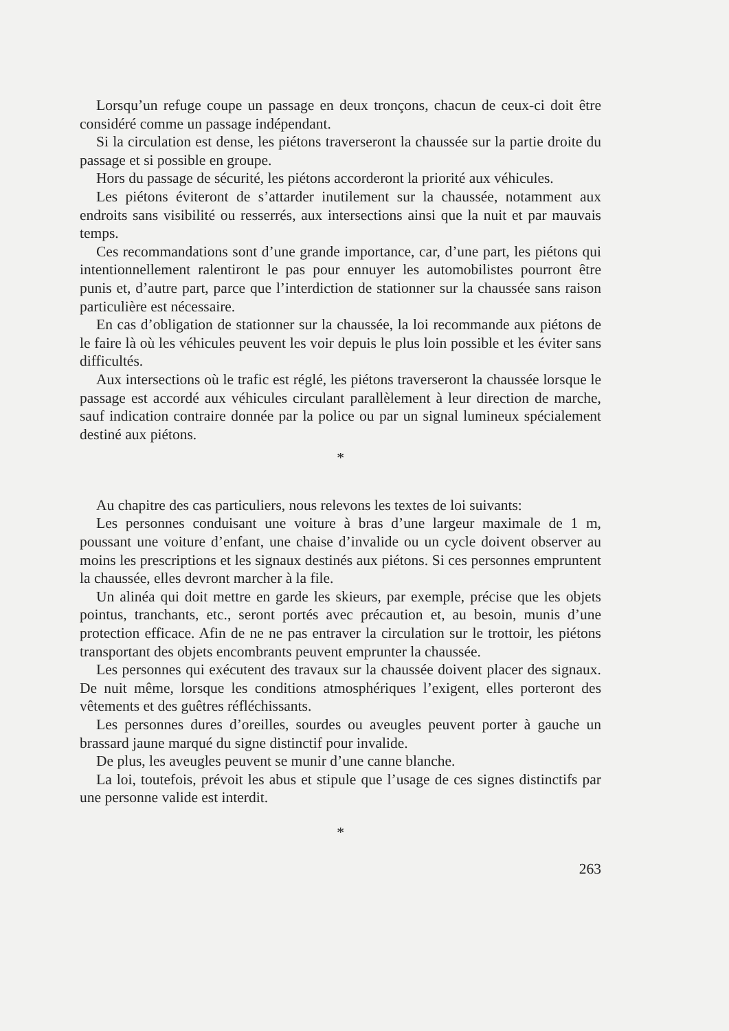Lorsqu’un refuge coupe un passage en deux tronçons, chacun de ceux-ci doit être considéré comme un passage indépendant.
Si la circulation est dense, les piétons traverseront la chaussée sur la partie droite du passage et si possible en groupe.
Hors du passage de sécurité, les piétons accorderont la priorité aux véhicules.
Les piétons éviteront de s’attarder inutilement sur la chaussée, notamment aux endroits sans visibilité ou resserrés, aux intersections ainsi que la nuit et par mauvais temps.
Ces recommandations sont d’une grande importance, car, d’une part, les piétons qui intentionnellement ralentiront le pas pour ennuyer les automobilistes pourront être punis et, d’autre part, parce que l’interdiction de stationner sur la chaussée sans raison particulière est nécessaire.
En cas d’obligation de stationner sur la chaussée, la loi recommande aux piétons de le faire là où les véhicules peuvent les voir depuis le plus loin possible et les éviter sans difficultés.
Aux intersections où le trafic est réglé, les piétons traverseront la chaussée lorsque le passage est accordé aux véhicules circulant parallèlement à leur direction de marche, sauf indication contraire donnée par la police ou par un signal lumineux spécialement destiné aux piétons.
*
Au chapitre des cas particuliers, nous relevons les textes de loi suivants:
Les personnes conduisant une voiture à bras d’une largeur maximale de 1 m, poussant une voiture d’enfant, une chaise d’invalide ou un cycle doivent observer au moins les prescriptions et les signaux destinés aux piétons. Si ces personnes empruntent la chaussée, elles devront marcher à la file.
Un alinéa qui doit mettre en garde les skieurs, par exemple, précise que les objets pointus, tranchants, etc., seront portés avec précaution et, au besoin, munis d’une protection efficace. Afin de ne ne pas entraver la circulation sur le trottoir, les piétons transportant des objets encombrants peuvent emprunter la chaussée.
Les personnes qui exécutent des travaux sur la chaussée doivent placer des signaux. De nuit même, lorsque les conditions atmosphériques l’exigent, elles porteront des vêtements et des guêtres réfléchissants.
Les personnes dures d’oreilles, sourdes ou aveugles peuvent porter à gauche un brassard jaune marqué du signe distinctif pour invalide.
De plus, les aveugles peuvent se munir d’une canne blanche.
La loi, toutefois, prévoit les abus et stipule que l’usage de ces signes distinctifs par une personne valide est interdit.
*
263